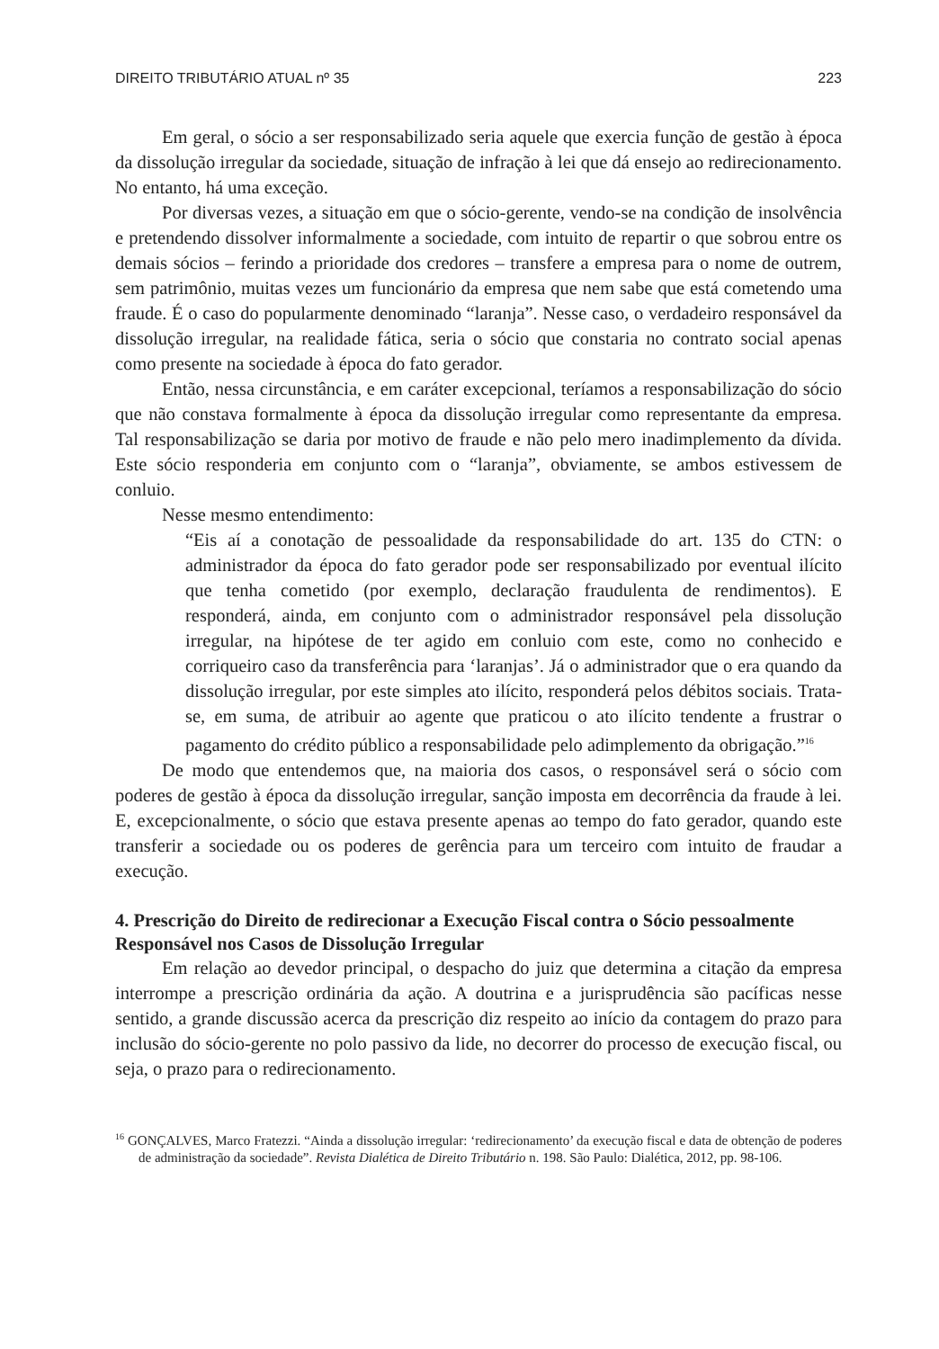DIREITO TRIBUTÁRIO ATUAL nº 35 223
Em geral, o sócio a ser responsabilizado seria aquele que exercia função de gestão à época da dissolução irregular da sociedade, situação de infração à lei que dá ensejo ao redirecionamento. No entanto, há uma exceção.
Por diversas vezes, a situação em que o sócio-gerente, vendo-se na condição de insolvência e pretendendo dissolver informalmente a sociedade, com intuito de repartir o que sobrou entre os demais sócios – ferindo a prioridade dos credores – transfere a empresa para o nome de outrem, sem patrimônio, muitas vezes um funcionário da empresa que nem sabe que está cometendo uma fraude. É o caso do popularmente denominado “laranja”. Nesse caso, o verdadeiro responsável da dissolução irregular, na realidade fática, seria o sócio que constaria no contrato social apenas como presente na sociedade à época do fato gerador.
Então, nessa circunstância, e em caráter excepcional, teríamos a responsabilização do sócio que não constava formalmente à época da dissolução irregular como representante da empresa. Tal responsabilização se daria por motivo de fraude e não pelo mero inadimplemento da dívida. Este sócio responderia em conjunto com o “laranja”, obviamente, se ambos estivessem de conluio.
Nesse mesmo entendimento:
“Eis aí a conotação de pessoalidade da responsabilidade do art. 135 do CTN: o administrador da época do fato gerador pode ser responsabilizado por eventual ilícito que tenha cometido (por exemplo, declaração fraudulenta de rendimentos). E responderá, ainda, em conjunto com o administrador responsável pela dissolução irregular, na hipótese de ter agido em conluio com este, como no conhecido e corriqueiro caso da transferência para ‘laranjas’. Já o administrador que o era quando da dissolução irregular, por este simples ato ilícito, responderá pelos débitos sociais. Trata-se, em suma, de atribuir ao agente que praticou o ato ilícito tendente a frustrar o pagamento do crédito público a responsabilidade pelo adimplemento da obrigação.”<sup>16</sup>
De modo que entendemos que, na maioria dos casos, o responsável será o sócio com poderes de gestão à época da dissolução irregular, sanção imposta em decorrência da fraude à lei. E, excepcionalmente, o sócio que estava presente apenas ao tempo do fato gerador, quando este transferir a sociedade ou os poderes de gerência para um terceiro com intuito de fraudar a execução.
4. Prescrição do Direito de redirecionar a Execução Fiscal contra o Sócio pessoalmente Responsável nos Casos de Dissolução Irregular
Em relação ao devedor principal, o despacho do juiz que determina a citação da empresa interrompe a prescrição ordinária da ação. A doutrina e a jurisprudência são pacíficas nesse sentido, a grande discussão acerca da prescrição diz respeito ao início da contagem do prazo para inclusão do sócio-gerente no polo passivo da lide, no decorrer do processo de execução fiscal, ou seja, o prazo para o redirecionamento.
<sup>16</sup> GONÇALVES, Marco Fratezzi. “Ainda a dissolução irregular: ‘redirecionamento’ da execução fiscal e data de obtenção de poderes de administração da sociedade”. Revista Dialética de Direito Tributário n. 198. São Paulo: Dialética, 2012, pp. 98-106.